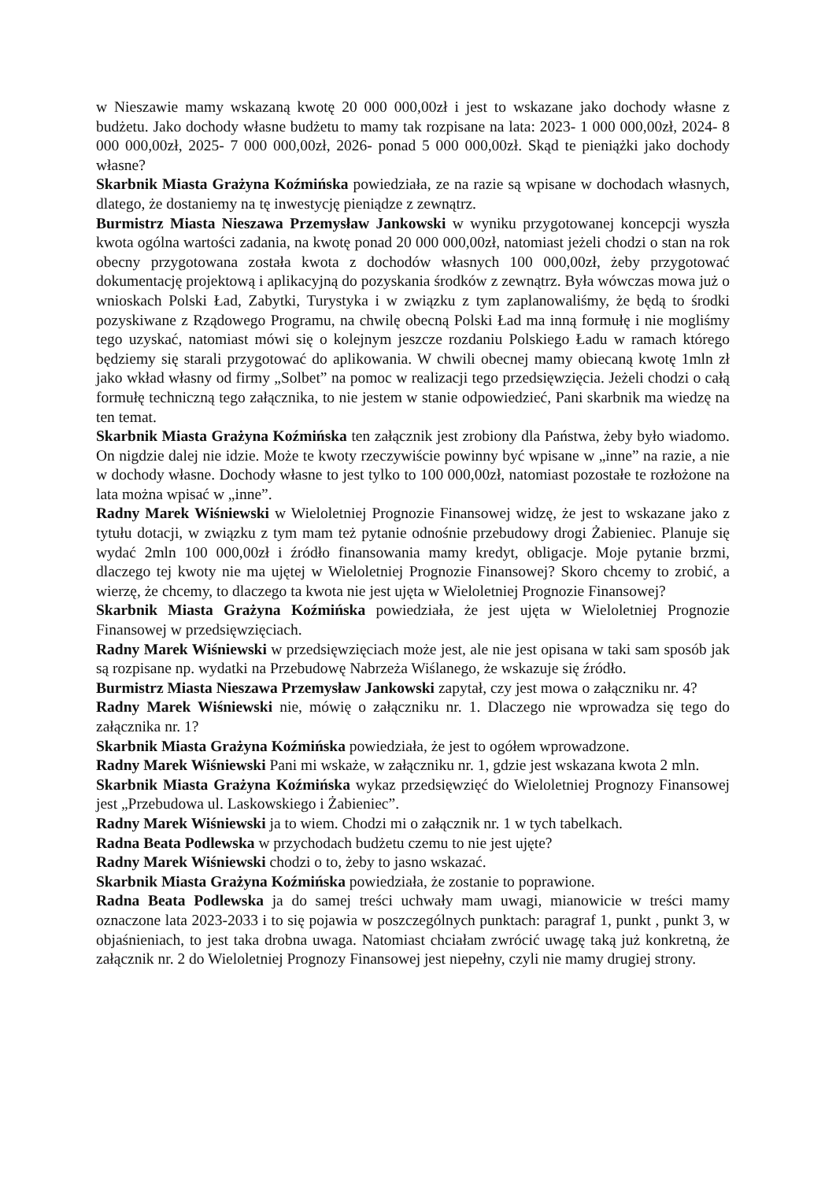w Nieszawie mamy wskazaną kwotę 20 000 000,00zł i jest to wskazane jako dochody własne z budżetu. Jako dochody własne budżetu to mamy tak rozpisane na lata: 2023- 1 000 000,00zł, 2024- 8 000 000,00zł, 2025- 7 000 000,00zł, 2026- ponad 5 000 000,00zł. Skąd te pieniążki jako dochody własne?
Skarbnik Miasta Grażyna Koźmińska powiedziała, ze na razie są wpisane w dochodach własnych, dlatego, że dostaniemy na tę inwestycję pieniądze z zewnątrz.
Burmistrz Miasta Nieszawa Przemysław Jankowski w wyniku przygotowanej koncepcji wyszła kwota ogólna wartości zadania, na kwotę ponad 20 000 000,00zł, natomiast jeżeli chodzi o stan na rok obecny przygotowana została kwota z dochodów własnych 100 000,00zł, żeby przygotować dokumentację projektową i aplikacyjną do pozyskania środków z zewnątrz. Była wówczas mowa już o wnioskach Polski Ład, Zabytki, Turystyka i w związku z tym zaplanowaliśmy, że będą to środki pozyskiwane z Rządowego Programu, na chwilę obecną Polski Ład ma inną formułę i nie mogliśmy tego uzyskać, natomiast mówi się o kolejnym jeszcze rozdaniu Polskiego Ładu w ramach którego będziemy się starali przygotować do aplikowania. W chwili obecnej mamy obiecaną kwotę 1mln zł jako wkład własny od firmy „Solbet” na pomoc w realizacji tego przedsięwzięcia. Jeżeli chodzi o całą formułę techniczną tego załącznika, to nie jestem w stanie odpowiedzieć, Pani skarbnik ma wiedzę na ten temat.
Skarbnik Miasta Grażyna Koźmińska ten załącznik jest zrobiony dla Państwa, żeby było wiadomo. On nigdzie dalej nie idzie. Może te kwoty rzeczywiście powinny być wpisane w „inne” na razie, a nie w dochody własne. Dochody własne to jest tylko to 100 000,00zł, natomiast pozostałe te rozłożone na lata można wpisać w „inne”.
Radny Marek Wiśniewski w Wieloletniej Prognozie Finansowej widzę, że jest to wskazane jako z tytułu dotacji, w związku z tym mam też pytanie odnośnie przebudowy drogi Żabieniec. Planuje się wydać 2mln 100 000,00zł i źródło finansowania mamy kredyt, obligacje. Moje pytanie brzmi, dlaczego tej kwoty nie ma ujętej w Wieloletniej Prognozie Finansowej? Skoro chcemy to zrobić, a wierzę, że chcemy, to dlaczego ta kwota nie jest ujęta w Wieloletniej Prognozie Finansowej?
Skarbnik Miasta Grażyna Koźmińska powiedziała, że jest ujęta w Wieloletniej Prognozie Finansowej w przedsięwzięciach.
Radny Marek Wiśniewski w przedsięwzięciach może jest, ale nie jest opisana w taki sam sposób jak są rozpisane np. wydatki na Przebudowę Nabrzeża Wiślanego, że wskazuje się źródło.
Burmistrz Miasta Nieszawa Przemysław Jankowski zapytał, czy jest mowa o załączniku nr. 4?
Radny Marek Wiśniewski nie, mówię o załączniku nr. 1. Dlaczego nie wprowadza się tego do załącznika nr. 1?
Skarbnik Miasta Grażyna Koźmińska powiedziała, że jest to ogółem wprowadzone.
Radny Marek Wiśniewski Pani mi wskaże, w załączniku nr. 1, gdzie jest wskazana kwota 2 mln.
Skarbnik Miasta Grażyna Koźmińska wykaz przedsięwzięć do Wieloletniej Prognozy Finansowej jest „Przebudowa ul. Laskowskiego i Żabieniec”.
Radny Marek Wiśniewski ja to wiem. Chodzi mi o załącznik nr. 1 w tych tabelkach.
Radna Beata Podlewska w przychodach budżetu czemu to nie jest ujęte?
Radny Marek Wiśniewski chodzi o to, żeby to jasno wskazać.
Skarbnik Miasta Grażyna Koźmińska powiedziała, że zostanie to poprawione.
Radna Beata Podlewska ja do samej treści uchwały mam uwagi, mianowicie w treści mamy oznaczone lata 2023-2033 i to się pojawia w poszczególnych punktach: paragraf 1, punkt , punkt 3, w objaśnieniach, to jest taka drobna uwaga. Natomiast chciałam zwrócić uwagę taką już konkretną, że załącznik nr. 2 do Wieloletniej Prognozy Finansowej jest niepełny, czyli nie mamy drugiej strony.